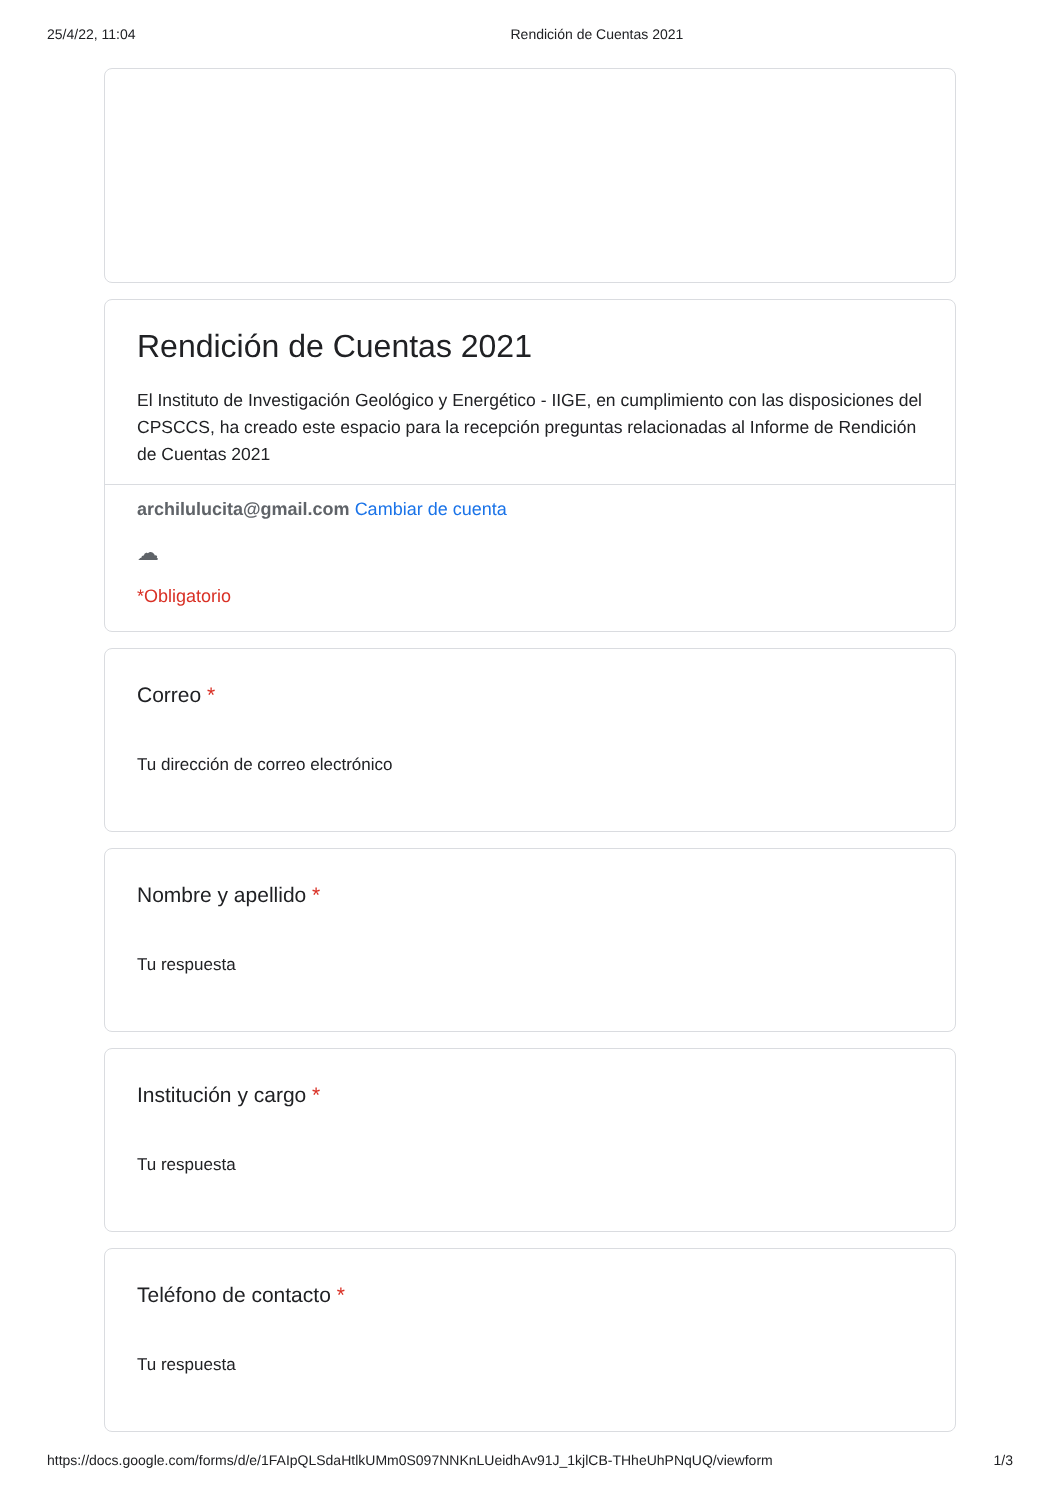25/4/22, 11:04 Rendición de Cuentas 2021
Rendición de Cuentas 2021
El Instituto de Investigación Geológico y Energético - IIGE, en cumplimiento con las disposiciones del CPSCCS, ha creado este espacio para la recepción preguntas relacionadas al Informe de Rendición de Cuentas 2021
archilulucita@gmail.com Cambiar de cuenta
☁
*Obligatorio
Correo *
Tu dirección de correo electrónico
Nombre y apellido *
Tu respuesta
Institución y cargo *
Tu respuesta
Teléfono de contacto *
Tu respuesta
https://docs.google.com/forms/d/e/1FAIpQLSdaHtlkUMm0S097NNKnLUeidhAv91J_1kjlCB-THheUhPNqUQ/viewform 1/3